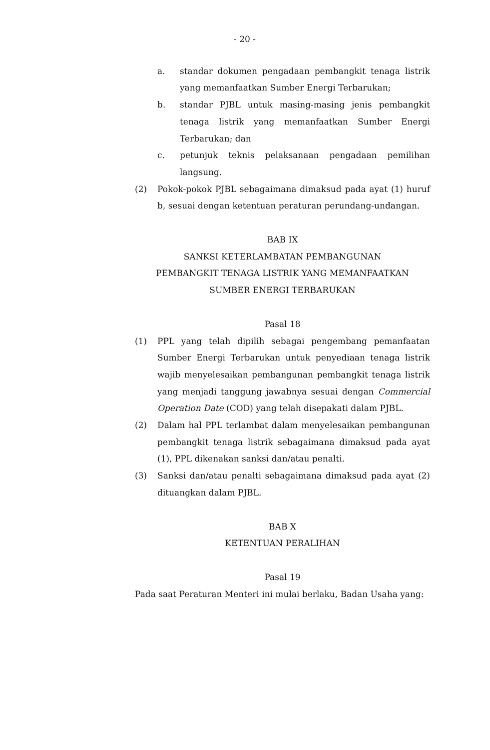- 20 -
a. standar dokumen pengadaan pembangkit tenaga listrik yang memanfaatkan Sumber Energi Terbarukan;
b. standar PJBL untuk masing-masing jenis pembangkit tenaga listrik yang memanfaatkan Sumber Energi Terbarukan; dan
c. petunjuk teknis pelaksanaan pengadaan pemilihan langsung.
(2) Pokok-pokok PJBL sebagaimana dimaksud pada ayat (1) huruf b, sesuai dengan ketentuan peraturan perundang-undangan.
BAB IX
SANKSI KETERLAMBATAN PEMBANGUNAN
PEMBANGKIT TENAGA LISTRIK YANG MEMANFAATKAN
SUMBER ENERGI TERBARUKAN
Pasal 18
(1) PPL yang telah dipilih sebagai pengembang pemanfaatan Sumber Energi Terbarukan untuk penyediaan tenaga listrik wajib menyelesaikan pembangunan pembangkit tenaga listrik yang menjadi tanggung jawabnya sesuai dengan Commercial Operation Date (COD) yang telah disepakati dalam PJBL.
(2) Dalam hal PPL terlambat dalam menyelesaikan pembangunan pembangkit tenaga listrik sebagaimana dimaksud pada ayat (1), PPL dikenakan sanksi dan/atau penalti.
(3) Sanksi dan/atau penalti sebagaimana dimaksud pada ayat (2) dituangkan dalam PJBL.
BAB X
KETENTUAN PERALIHAN
Pasal 19
Pada saat Peraturan Menteri ini mulai berlaku, Badan Usaha yang: